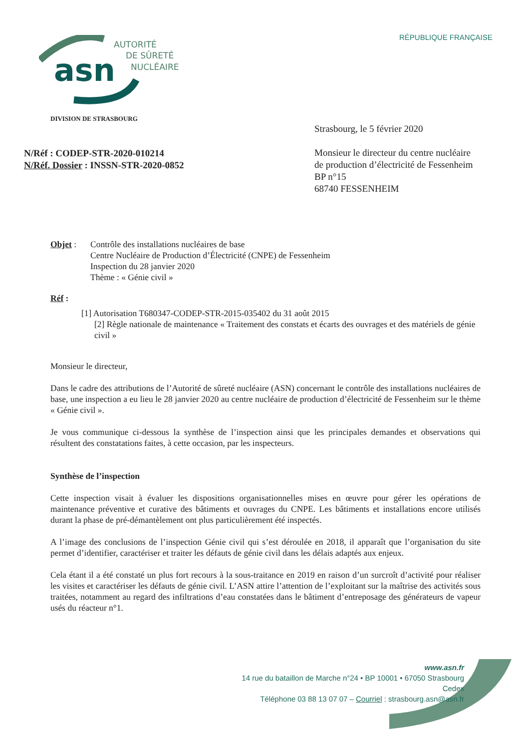asn
AUTORITÉ
DE SÛRETÉ
NUCLÉAIRE
RÉPUBLIQUE FRANÇAISE
DIVISION DE STRASBOURG
N/Réf : CODEP-STR-2020-010214
N/Réf. Dossier : INSSN-STR-2020-0852
Strasbourg, le 5 février 2020
Monsieur le directeur du centre nucléaire
de production d’électricité de Fessenheim
BP n°15
68740 FESSENHEIM
Objet : Contrôle des installations nucléaires de base
Centre Nucléaire de Production d’Électricité (CNPE) de Fessenheim
Inspection du 28 janvier 2020
Thème : « Génie civil »
Réf :
[1] Autorisation T680347-CODEP-STR-2015-035402 du 31 août 2015
[2] Règle nationale de maintenance « Traitement des constats et écarts des ouvrages et des matériels de génie civil »
Monsieur le directeur,
Dans le cadre des attributions de l’Autorité de sûreté nucléaire (ASN) concernant le contrôle des installations nucléaires de base, une inspection a eu lieu le 28 janvier 2020 au centre nucléaire de production d’électricité de Fessenheim sur le thème « Génie civil ».
Je vous communique ci-dessous la synthèse de l’inspection ainsi que les principales demandes et observations qui résultent des constatations faites, à cette occasion, par les inspecteurs.
Synthèse de l’inspection
Cette inspection visait à évaluer les dispositions organisationnelles mises en œuvre pour gérer les opérations de maintenance préventive et curative des bâtiments et ouvrages du CNPE. Les bâtiments et installations encore utilisés durant la phase de pré-démantèlement ont plus particulièrement été inspectés.
A l’image des conclusions de l’inspection Génie civil qui s’est déroulée en 2018, il apparaît que l’organisation du site permet d’identifier, caractériser et traiter les défauts de génie civil dans les délais adaptés aux enjeux.
Cela étant il a été constaté un plus fort recours à la sous-traitance en 2019 en raison d’un surcroît d’activité pour réaliser les visites et caractériser les défauts de génie civil. L’ASN attire l’attention de l’exploitant sur la maîtrise des activités sous traitées, notamment au regard des infiltrations d’eau constatées dans le bâtiment d’entreposage des générateurs de vapeur usés du réacteur n°1.
www.asn.fr
14 rue du bataillon de Marche n°24 • BP 10001 • 67050 Strasbourg Cedex
Téléphone 03 88 13 07 07 – Courriel : strasbourg.asn@asn.fr